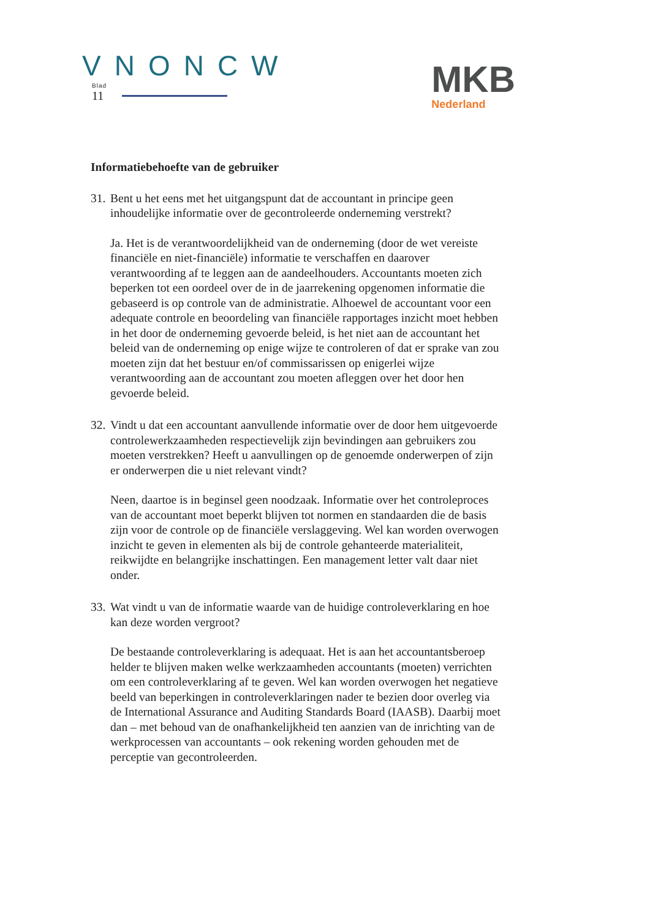VNONCW
Blad
11
MKB
Nederland
Informatiebehoefte van de gebruiker
31.
Bent u het eens met het uitgangspunt dat de accountant in principe geen inhoudelijke informatie over de gecontroleerde onderneming verstrekt?
Ja. Het is de verantwoordelijkheid van de onderneming (door de wet vereiste financiële en niet-financiële) informatie te verschaffen en daarover verantwoording af te leggen aan de aandeelhouders. Accountants moeten zich beperken tot een oordeel over de in de jaarrekening opgenomen informatie die gebaseerd is op controle van de administratie. Alhoewel de accountant voor een adequate controle en beoordeling van financiële rapportages inzicht moet hebben in het door de onderneming gevoerde beleid, is het niet aan de accountant het beleid van de onderneming op enige wijze te controleren of dat er sprake van zou moeten zijn dat het bestuur en/of commissarissen op enigerlei wijze verantwoording aan de accountant zou moeten afleggen over het door hen gevoerde beleid.
32.
Vindt u dat een accountant aanvullende informatie over de door hem uitgevoerde controlewerkzaamheden respectievelijk zijn bevindingen aan gebruikers zou moeten verstrekken? Heeft u aanvullingen op de genoemde onderwerpen of zijn er onderwerpen die u niet relevant vindt?
Neen, daartoe is in beginsel geen noodzaak. Informatie over het controleproces van de accountant moet beperkt blijven tot normen en standaarden die de basis zijn voor de controle op de financiële verslaggeving. Wel kan worden overwogen inzicht te geven in elementen als bij de controle gehanteerde materialiteit, reikwijdte en belangrijke inschattingen. Een management letter valt daar niet onder.
33.
Wat vindt u van de informatie waarde van de huidige controleverklaring en hoe kan deze worden vergroot?
De bestaande controleverklaring is adequaat. Het is aan het accountantsberoep helder te blijven maken welke werkzaamheden accountants (moeten) verrichten om een controleverklaring af te geven. Wel kan worden overwogen het negatieve beeld van beperkingen in controleverklaringen nader te bezien door overleg via de International Assurance and Auditing Standards Board (IAASB). Daarbij moet dan – met behoud van de onafhankelijkheid ten aanzien van de inrichting van de werkprocessen van accountants – ook rekening worden gehouden met de perceptie van gecontroleerden.